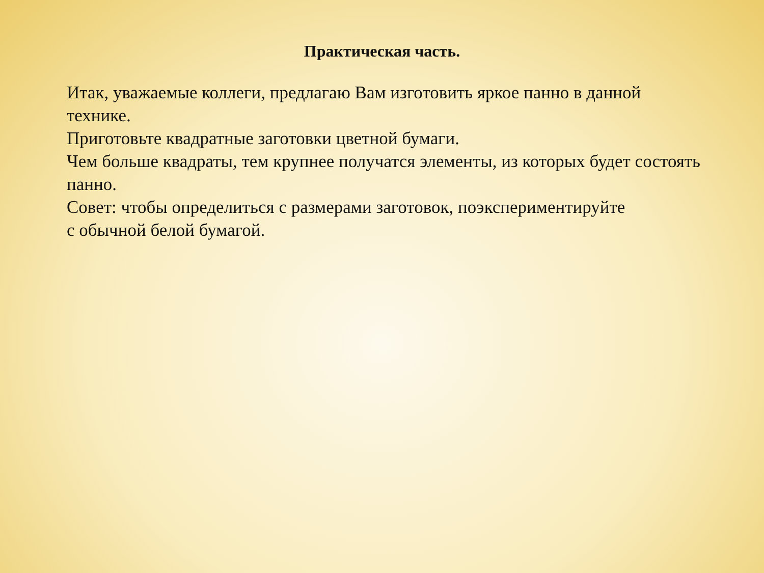Практическая часть.
Итак, уважаемые коллеги, предлагаю Вам изготовить яркое панно в данной технике.
Приготовьте квадратные заготовки цветной бумаги.
Чем больше квадраты, тем крупнее получатся элементы, из которых будет состоять панно.
Совет: чтобы определиться с размерами заготовок, поэкспериментируйте
с обычной белой бумагой.